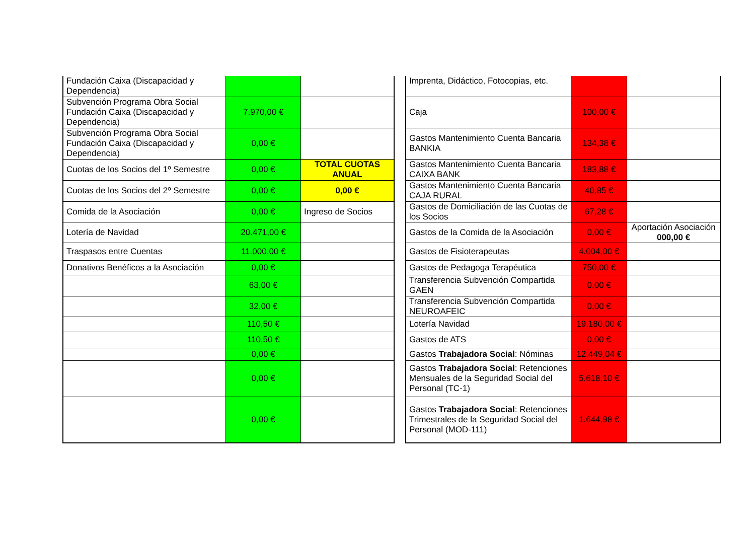| Fundación Caixa (Discapacidad y Dependencia) | | |
| Subvención Programa Obra Social Fundación Caixa (Discapacidad y Dependencia) | 7.970,00 € | |
| Subvención Programa Obra Social Fundación Caixa (Discapacidad y Dependencia) | 0,00 € | |
| Cuotas de los Socios del 1º Semestre | 0,00 € | TOTAL CUOTAS ANUAL |
| Cuotas de los Socios del 2º Semestre | 0,00 € | 0,00 € |
| Comida de la Asociación | 0,00 € | Ingreso de Socios |
| Lotería de Navidad | 20.471,00 € | |
| Traspasos entre Cuentas | 11.000,00 € | |
| Donativos Benéficos a la Asociación | 0,00 € | |
| | 63,00 € | |
| | 32,00 € | |
| | 110,50 € | |
| | 110,50 € | |
| | 0,00 € | |
| | 0,00 € | |
| | 0,00 € | |
| Imprenta, Didáctico, Fotocopias, etc. | | |
| Caja | 100,00 € | |
| Gastos Mantenimiento Cuenta Bancaria BANKIA | 134,38 € | |
| Gastos Mantenimiento Cuenta Bancaria CAIXA BANK | 183,88 € | |
| Gastos Mantenimiento Cuenta Bancaria CAJA RURAL | 40,85 € | |
| Gastos de Domiciliación de las Cuotas de los Socios | 67,28 € | |
| Gastos de la Comida de la Asociación | 0,00 € | Aportación Asociación 000,00 € |
| Gastos de Fisioterapeutas | 4.004,00 € | |
| Gastos de Pedagoga Terapéutica | 750,00 € | |
| Transferencia Subvención Compartida GAEN | 0,00 € | |
| Transferencia Subvención Compartida NEUROAFEIC | 0,00 € | |
| Lotería Navidad | 19.180,00 € | |
| Gastos de ATS | 0,00 € | |
| Gastos Trabajadora Social : Nóminas | 12.449,04 € | |
| Gastos Trabajadora Social : Retenciones Mensuales de la Seguridad Social del Personal (TC-1) | 5.618,10 € | |
| Gastos Trabajadora Social : Retenciones Trimestrales de la Seguridad Social del Personal (MOD-111) | 1.644,98 € | |